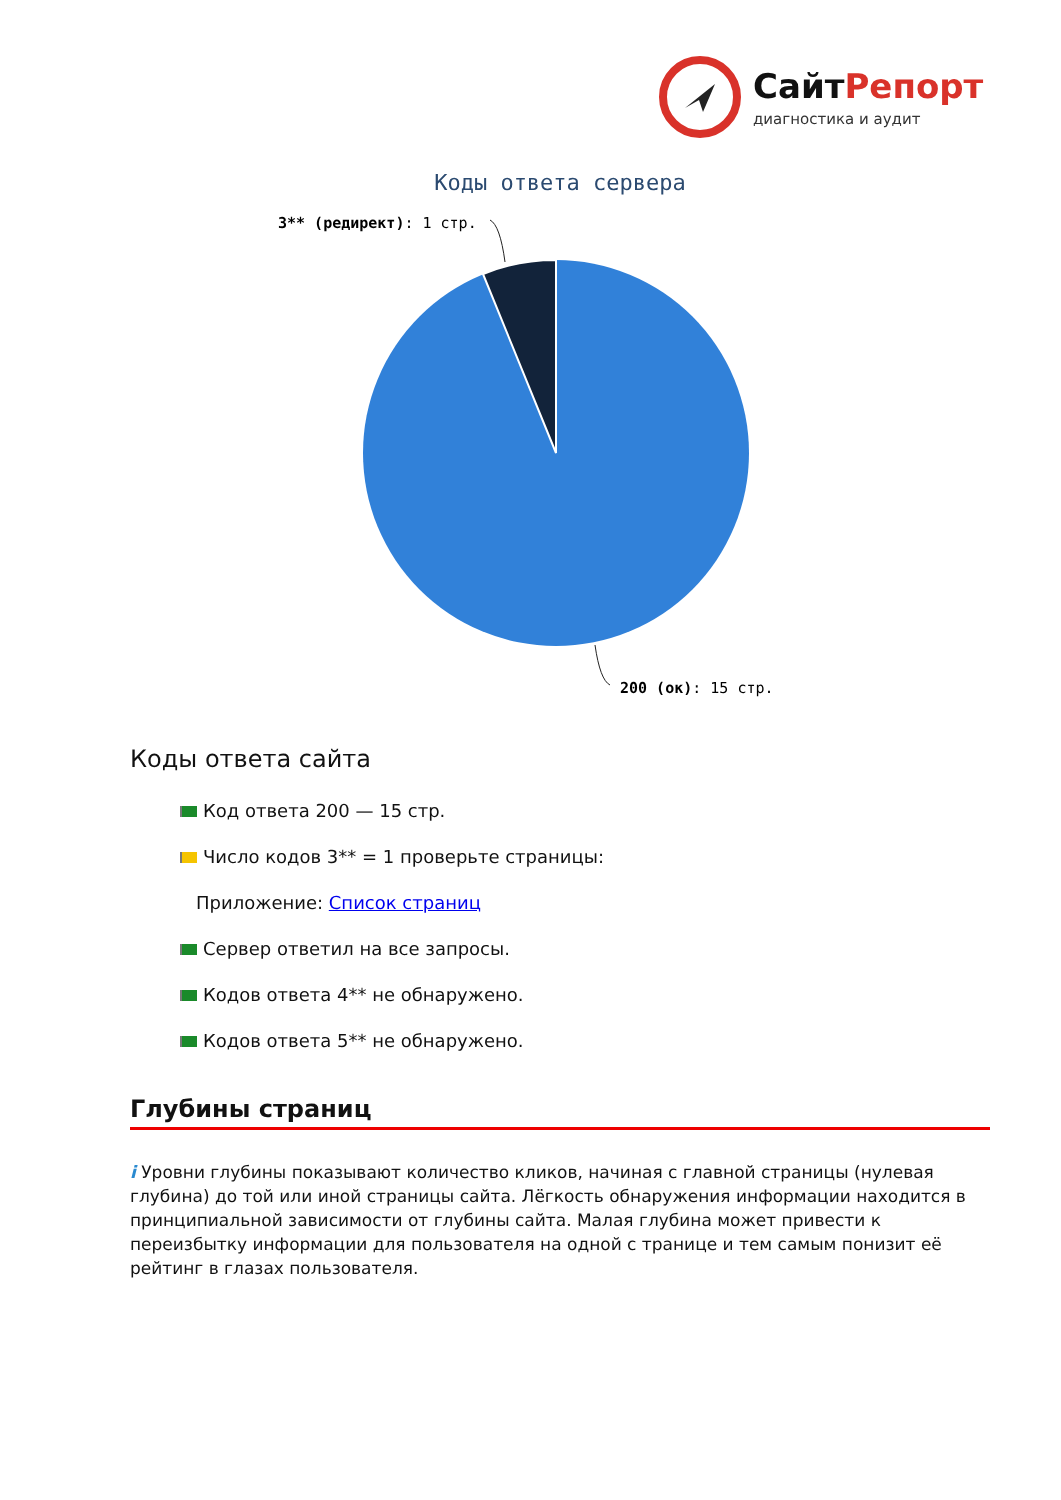СайтРепорт
диагностика и аудит
Коды ответа сервера
3** (редирект): 1 стр.
200 (ок): 15 стр.
Коды ответа сайта
Код ответа 200 — 15 стр.
Число кодов 3** = 1 проверьте страницы:
Приложение: Список страниц
Сервер ответил на все запросы.
Кодов ответа 4** не обнаружено.
Кодов ответа 5** не обнаружено.
Глубины страниц
i Уровни глубины показывают количество кликов, начиная с главной страницы (нулевая глубина) до той или иной страницы сайта. Лёгкость обнаружения информации находится в принципиальной зависимости от глубины сайта. Малая глубина может привести к переизбытку информации для пользователя на одной с транице и тем самым понизит её рейтинг в глазах пользователя.